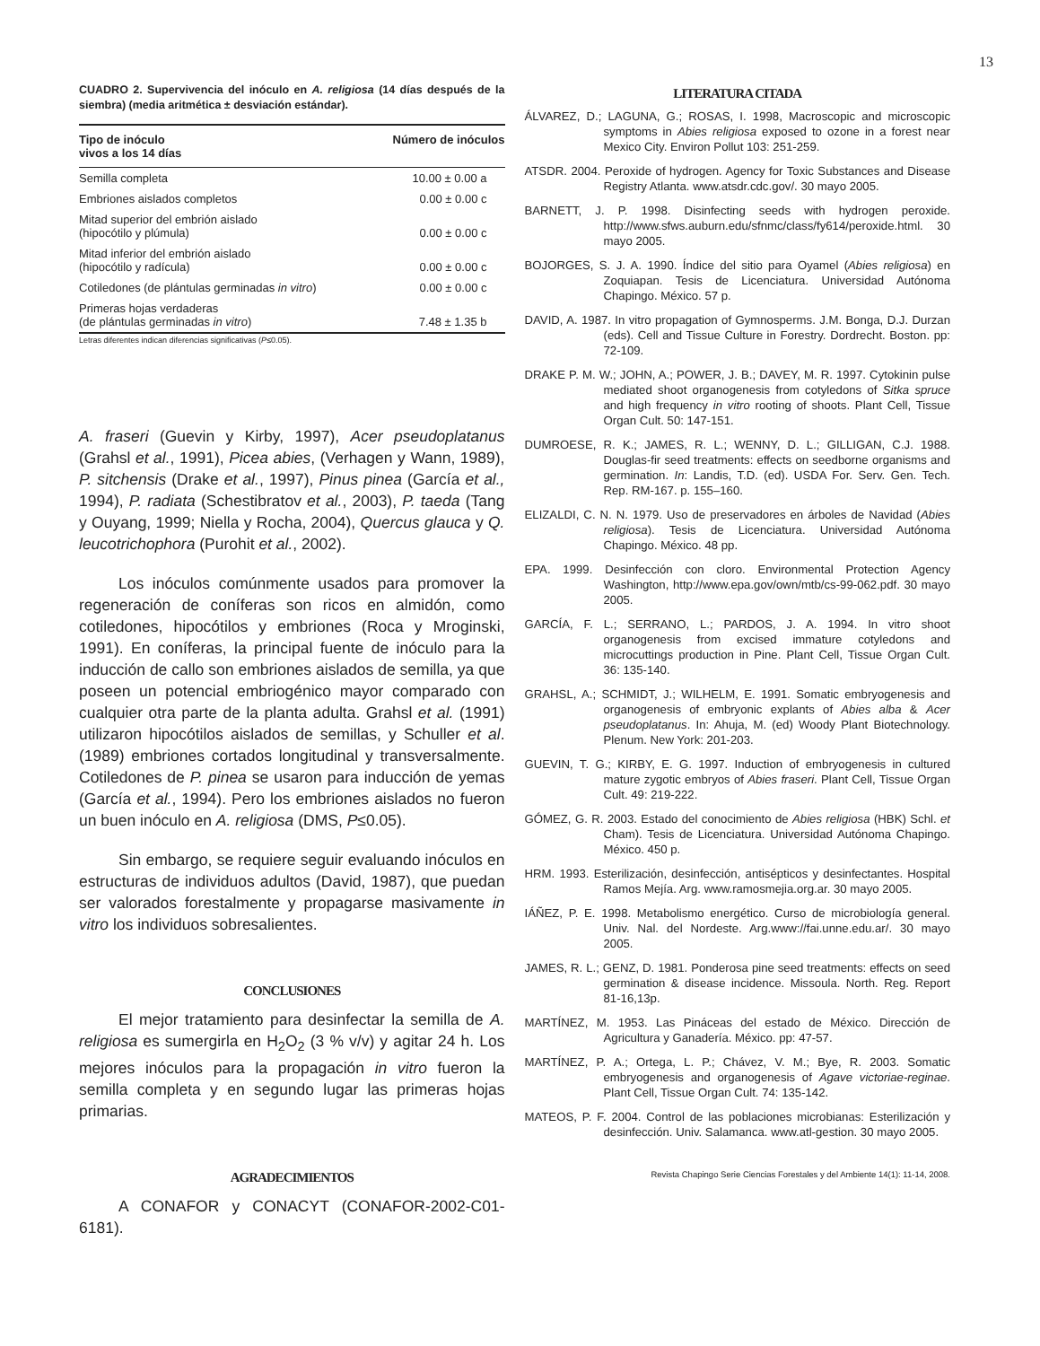13
CUADRO 2. Supervivencia del inóculo en A. religiosa (14 días después de la siembra) (media aritmética ± desviación estándar).
| Tipo de inóculo vivos a los 14 días | Número de inóculos |
| --- | --- |
| Semilla completa | 10.00 ± 0.00 a |
| Embriones aislados completos | 0.00 ± 0.00 c |
| Mitad superior del embrión aislado (hipocótilo y plúmula) | 0.00 ± 0.00 c |
| Mitad inferior del embrión aislado (hipocótilo y radícula) | 0.00 ± 0.00 c |
| Cotiledones (de plántulas germinadas in vitro ) | 0.00 ± 0.00 c |
| Primeras hojas verdaderas (de plántulas germinadas in vitro ) | 7.48 ± 1.35 b |
Letras diferentes indican diferencias significativas (P≤0.05).
A. fraseri (Guevin y Kirby, 1997), Acer pseudoplatanus (Grahsl et al., 1991), Picea abies, (Verhagen y Wann, 1989), P. sitchensis (Drake et al., 1997), Pinus pinea (García et al., 1994), P. radiata (Schestibratov et al., 2003), P. taeda (Tang y Ouyang, 1999; Niella y Rocha, 2004), Quercus glauca y Q. leucotrichophora (Purohit et al., 2002).
Los inóculos comúnmente usados para promover la regeneración de coníferas son ricos en almidón, como cotiledones, hipocótilos y embriones (Roca y Mroginski, 1991). En coníferas, la principal fuente de inóculo para la inducción de callo son embriones aislados de semilla, ya que poseen un potencial embriogénico mayor comparado con cualquier otra parte de la planta adulta. Grahsl et al. (1991) utilizaron hipocótilos aislados de semillas, y Schuller et al. (1989) embriones cortados longitudinal y transversalmente. Cotiledones de P. pinea se usaron para inducción de yemas (García et al., 1994). Pero los embriones aislados no fueron un buen inóculo en A. religiosa (DMS, P≤0.05).
Sin embargo, se requiere seguir evaluando inóculos en estructuras de individuos adultos (David, 1987), que puedan ser valorados forestalmente y propagarse masivamente in vitro los individuos sobresalientes.
CONCLUSIONES
El mejor tratamiento para desinfectar la semilla de A. religiosa es sumergirla en H<sub>2</sub>O<sub>2</sub> (3 % v/v) y agitar 24 h. Los mejores inóculos para la propagación in vitro fueron la semilla completa y en segundo lugar las primeras hojas primarias.
AGRADECIMIENTOS
A CONAFOR y CONACYT (CONAFOR-2002-C01-6181).
LITERATURA CITADA
ÁLVAREZ, D.; LAGUNA, G.; ROSAS, I. 1998, Macroscopic and microscopic symptoms in Abies religiosa exposed to ozone in a forest near Mexico City. Environ Pollut 103: 251-259.
ATSDR. 2004. Peroxide of hydrogen. Agency for Toxic Substances and Disease Registry Atlanta. www.atsdr.cdc.gov/. 30 mayo 2005.
BARNETT, J. P. 1998. Disinfecting seeds with hydrogen peroxide. http://www.sfws.auburn.edu/sfnmc/class/fy614/peroxide.html. 30 mayo 2005.
BOJORGES, S. J. A. 1990. Índice del sitio para Oyamel (Abies religiosa) en Zoquiapan. Tesis de Licenciatura. Universidad Autónoma Chapingo. México. 57 p.
DAVID, A. 1987. In vitro propagation of Gymnosperms. J.M. Bonga, D.J. Durzan (eds). Cell and Tissue Culture in Forestry. Dordrecht. Boston. pp: 72-109.
DRAKE P. M. W.; JOHN, A.; POWER, J. B.; DAVEY, M. R. 1997. Cytokinin pulse mediated shoot organogenesis from cotyledons of Sitka spruce and high frequency in vitro rooting of shoots. Plant Cell, Tissue Organ Cult. 50: 147-151.
DUMROESE, R. K.; JAMES, R. L.; WENNY, D. L.; GILLIGAN, C.J. 1988. Douglas-fir seed treatments: effects on seedborne organisms and germination. In: Landis, T.D. (ed). USDA For. Serv. Gen. Tech. Rep. RM-167. p. 155–160.
ELIZALDI, C. N. N. 1979. Uso de preservadores en árboles de Navidad (Abies religiosa). Tesis de Licenciatura. Universidad Autónoma Chapingo. México. 48 pp.
EPA. 1999. Desinfección con cloro. Environmental Protection Agency Washington, http://www.epa.gov/own/mtb/cs-99-062.pdf. 30 mayo 2005.
GARCÍA, F. L.; SERRANO, L.; PARDOS, J. A. 1994. In vitro shoot organogenesis from excised immature cotyledons and microcuttings production in Pine. Plant Cell, Tissue Organ Cult. 36: 135-140.
GRAHSL, A.; SCHMIDT, J.; WILHELM, E. 1991. Somatic embryogenesis and organogenesis of embryonic explants of Abies alba & Acer pseudoplatanus. In: Ahuja, M. (ed) Woody Plant Biotechnology. Plenum. New York: 201-203.
GUEVIN, T. G.; KIRBY, E. G. 1997. Induction of embryogenesis in cultured mature zygotic embryos of Abies fraseri. Plant Cell, Tissue Organ Cult. 49: 219-222.
GÓMEZ, G. R. 2003. Estado del conocimiento de Abies religiosa (HBK) Schl. et Cham). Tesis de Licenciatura. Universidad Autónoma Chapingo. México. 450 p.
HRM. 1993. Esterilización, desinfección, antisépticos y desinfectantes. Hospital Ramos Mejía. Arg. www.ramosmejia.org.ar. 30 mayo 2005.
IÁÑEZ, P. E. 1998. Metabolismo energético. Curso de microbiología general. Univ. Nal. del Nordeste. Arg.www://fai.unne.edu.ar/. 30 mayo 2005.
JAMES, R. L.; GENZ, D. 1981. Ponderosa pine seed treatments: effects on seed germination & disease incidence. Missoula. North. Reg. Report 81-16,13p.
MARTÍNEZ, M. 1953. Las Pináceas del estado de México. Dirección de Agricultura y Ganadería. México. pp: 47-57.
MARTÍNEZ, P. A.; Ortega, L. P.; Chávez, V. M.; Bye, R. 2003. Somatic embryogenesis and organogenesis of Agave victoriae-reginae. Plant Cell, Tissue Organ Cult. 74: 135-142.
MATEOS, P. F. 2004. Control de las poblaciones microbianas: Esterilización y desinfección. Univ. Salamanca. www.atl-gestion. 30 mayo 2005.
Revista Chapingo Serie Ciencias Forestales y del Ambiente 14(1): 11-14, 2008.